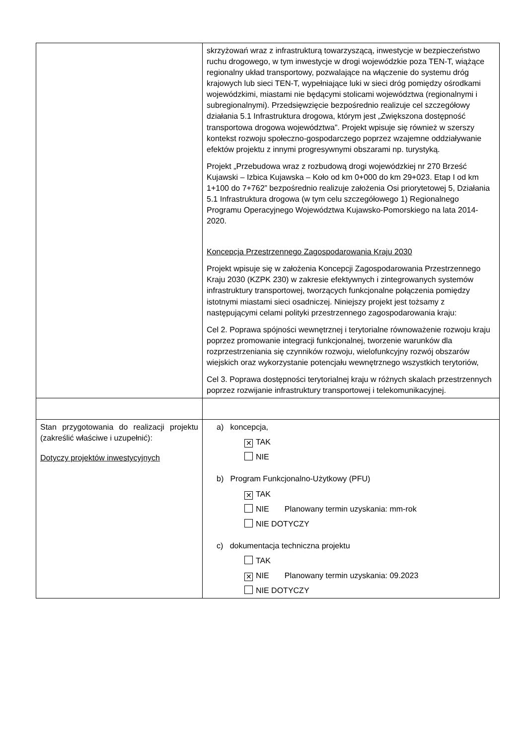| | skrzyżowań wraz z infrastrukturą towarzyszącą, inwestycje w bezpieczeństwo ruchu drogowego, w tym inwestycje w drogi wojewódzkie poza TEN-T, wiążące regionalny układ transportowy, pozwalające na włączenie do systemu dróg krajowych lub sieci TEN-T, wypełniające luki w sieci dróg pomiędzy ośrodkami wojewódzkimi, miastami nie będącymi stolicami województwa (regionalnymi i subregionalnymi). Przedsięwzięcie bezpośrednio realizuje cel szczegółowy działania 5.1 Infrastruktura drogowa, którym jest „Zwiększona dostępność transportowa drogowa województwa”. Projekt wpisuje się również w szerszy kontekst rozwoju społeczno-gospodarczego poprzez wzajemne oddziaływanie efektów projektu z innymi progresywnymi obszarami np. turystyką. Projekt „Przebudowa wraz z rozbudową drogi wojewódzkiej nr 270 Brześć Kujawski – Izbica Kujawska – Koło od km 0+000 do km 29+023. Etap I od km 1+100 do 7+762” bezpośrednio realizuje założenia Osi priorytetowej 5, Działania 5.1 Infrastruktura drogowa (w tym celu szczegółowego 1) Regionalnego Programu Operacyjnego Województwa Kujawsko-Pomorskiego na lata 2014-2020. Koncepcja Przestrzennego Zagospodarowania Kraju 2030 Projekt wpisuje się w założenia Koncepcji Zagospodarowania Przestrzennego Kraju 2030 (KZPK 230) w zakresie efektywnych i zintegrowanych systemów infrastruktury transportowej, tworzących funkcjonalne połączenia pomiędzy istotnymi miastami sieci osadniczej. Niniejszy projekt jest tożsamy z następującymi celami polityki przestrzennego zagospodarowania kraju: Cel 2. Poprawa spójności wewnętrznej i terytorialne równoważenie rozwoju kraju poprzez promowanie integracji funkcjonalnej, tworzenie warunków dla rozprzestrzeniania się czynników rozwoju, wielofunkcyjny rozwój obszarów wiejskich oraz wykorzystanie potencjału wewnętrznego wszystkich terytoriów, Cel 3. Poprawa dostępności terytorialnej kraju w różnych skalach przestrzennych poprzez rozwijanie infrastruktury transportowej i telekomunikacyjnej. |
| Stan przygotowania do realizacji projektu (zakreślić właściwe i uzupełnić): Dotyczy projektów inwestycyjnych | a) koncepcja, ✕ TAK NIE b) Program Funkcjonalno-Użytkowy (PFU) ✕ TAK NIE Planowany termin uzyskania: mm-rok NIE DOTYCZY c) dokumentacja techniczna projektu TAK ✕ NIE Planowany termin uzyskania: 09.2023 NIE DOTYCZY |